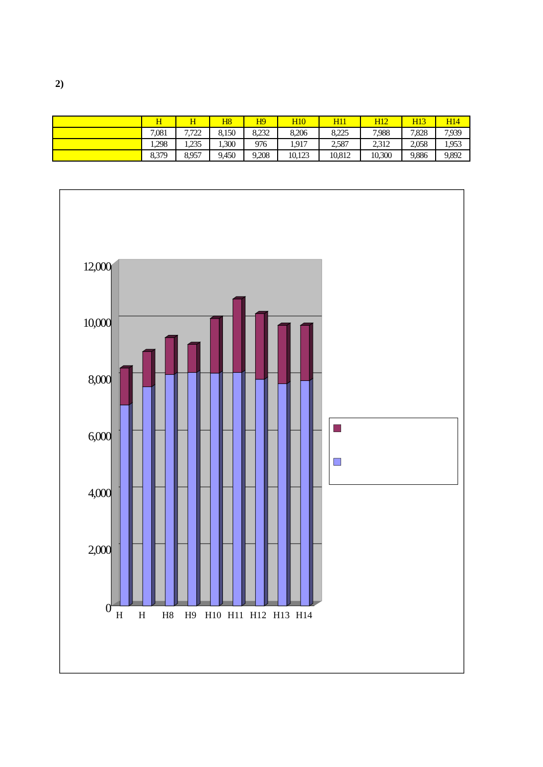2)
| | H | H | H8 | H9 | H10 | H11 | H12 | H13 | H14 |
| --- | --- | --- | --- | --- | --- | --- | --- | --- | --- |
| | 7,081 | 7,722 | 8,150 | 8,232 | 8,206 | 8,225 | 7,988 | 7,828 | 7,939 |
| | 1,298 | 1,235 | 1,300 | 976 | 1,917 | 2,587 | 2,312 | 2,058 | 1,953 |
| | 8,379 | 8,957 | 9,450 | 9,208 | 10,123 | 10,812 | 10,300 | 9,886 | 9,892 |
12,000
10,000
8,000
6,000
4,000
2,000
0
H
H
H8
H9
H10
H11
H12
H13
H14